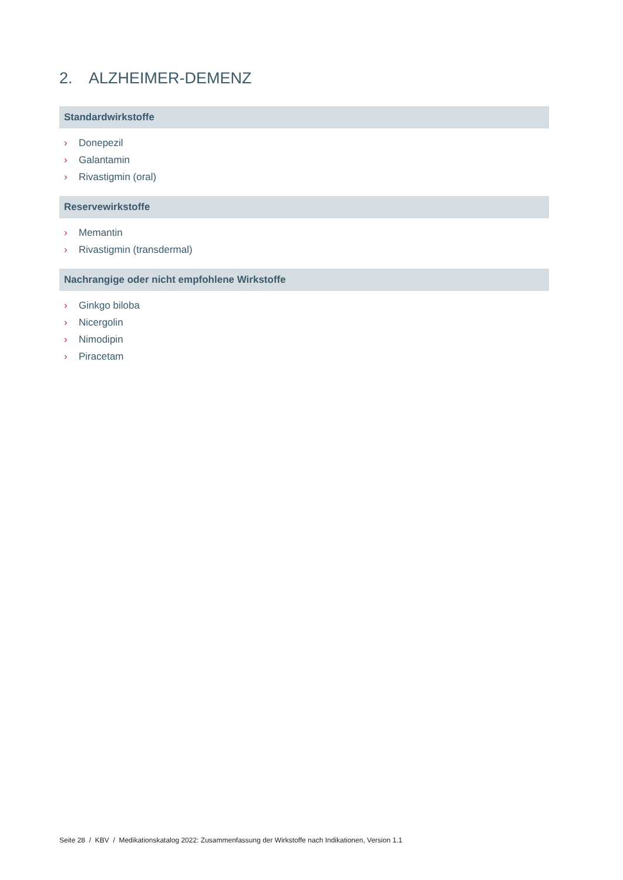2. ALZHEIMER-DEMENZ
Standardwirkstoffe
› Donepezil
› Galantamin
› Rivastigmin (oral)
Reservewirkstoffe
› Memantin
› Rivastigmin (transdermal)
Nachrangige oder nicht empfohlene Wirkstoffe
› Ginkgo biloba
› Nicergolin
› Nimodipin
› Piracetam
Seite 28 / KBV / Medikationskatalog 2022: Zusammenfassung der Wirkstoffe nach Indikationen, Version 1.1